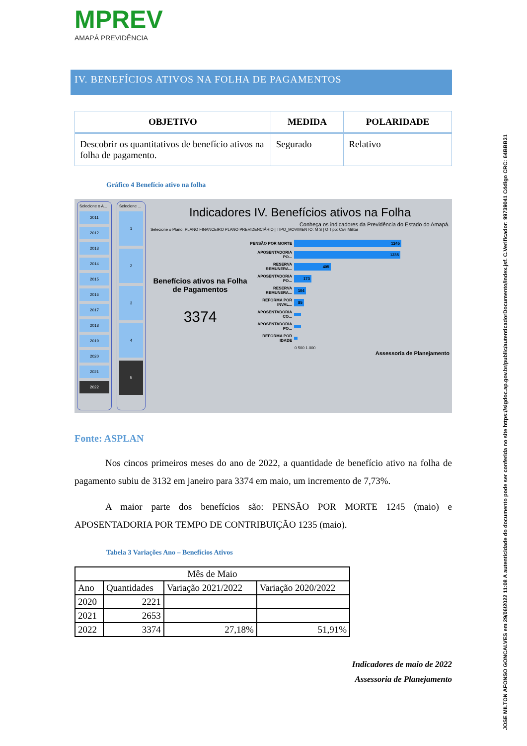MPREV
AMAPÁ PREVIDÊNCIA
IV. BENEFÍCIOS ATIVOS NA FOLHA DE PAGAMENTOS
| OBJETIVO | MEDIDA | POLARIDADE |
| --- | --- | --- |
| Descobrir os quantitativos de benefício ativos na folha de pagamento. | Segurado | Relativo |
Gráfico 4 Benefício ativo na folha
Selecione o A...
2011
2012
2013
2014
2015
2016
2017
2018
2019
2020
2021
2022
Selecione ...
1234
5
Indicadores IV. Benefícios ativos na Folha
Conheça os indicadores da Previdência do Estado do Amapá.
Selecione o Plano: PLANO FINANCEIRO PLANO PREVIDENCIÁRIO | TIPO_MOVIMENTO: M S | O Tipo: Civil Militar
Benefícios ativos na Folha de Pagamentos
3374
PENSÃO POR MORTE 1245
APOSENTADORIA PO... 1235
RESERVA REMUNERA... 405
APOSENTADORIA PO... 173
RESERVA REMUNERA... 104
REFORMA POR INVAL... 85
APOSENTADORIA CO...
APOSENTADORIA PO...
REFORMA POR IDADE
0 500 1.000
Assessoria de Planejamento
Fonte: ASPLAN
Nos cincos primeiros meses do ano de 2022, a quantidade de benefício ativo na folha de pagamento subiu de 3132 em janeiro para 3374 em maio, um incremento de 7,73%.
A maior parte dos benefícios são: PENSÃO POR MORTE 1245 (maio) e APOSENTADORIA POR TEMPO DE CONTRIBUIÇÃO 1235 (maio).
Tabela 3 Variações Ano – Benefícios Ativos
| Mês de Maio | | | |
| Ano | Quantidades | Variação 2021/2022 | Variação 2020/2022 |
| 2020 | 2221 | | |
| 2021 | 2653 | | |
| 2022 | 3374 | 27,18% | 51,91% |
Indicadores de maio de 2022
Assessoria de Planejamento
JOSE MILTON AFONSO GONCALVES em 29/06/2022 11:08 A autenticidade do documento pode ser conferida no site https://sigdoc.ap.gov.br/public/autenticadorDocumento/index.jsf. C.Verificador: 99739041 Código CRC: 64BBB31